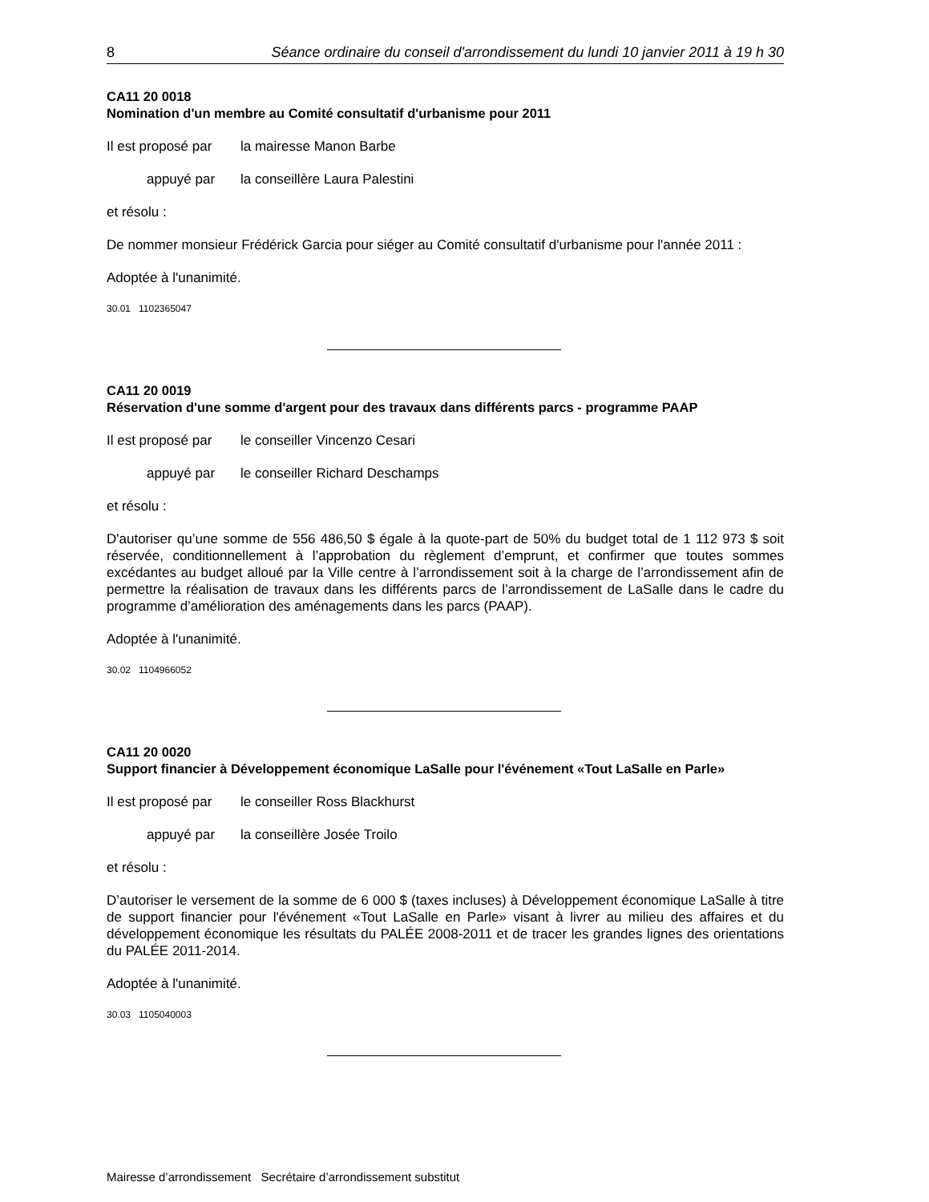8 Séance ordinaire du conseil d'arrondissement du lundi 10 janvier 2011 à 19 h 30
CA11 20 0018
Nomination d'un membre au Comité consultatif d'urbanisme pour 2011
Il est proposé par la mairesse Manon Barbe
appuyé par la conseillère Laura Palestini
et résolu :
De nommer monsieur Frédérick Garcia pour siéger au Comité consultatif d'urbanisme pour l'année 2011 :
Adoptée à l'unanimité.
30.01 1102365047
CA11 20 0019
Réservation d'une somme d'argent pour des travaux dans différents parcs - programme PAAP
Il est proposé par le conseiller Vincenzo Cesari
appuyé par le conseiller Richard Deschamps
et résolu :
D'autoriser qu’une somme de 556 486,50 $ égale à la quote-part de 50% du budget total de 1 112 973 $ soit réservée, conditionnellement à l’approbation du règlement d’emprunt, et confirmer que toutes sommes excédantes au budget alloué par la Ville centre à l’arrondissement soit à la charge de l’arrondissement afin de permettre la réalisation de travaux dans les différents parcs de l’arrondissement de LaSalle dans le cadre du programme d’amélioration des aménagements dans les parcs (PAAP).
Adoptée à l'unanimité.
30.02 1104966052
CA11 20 0020
Support financier à Développement économique LaSalle pour l'événement «Tout LaSalle en Parle»
Il est proposé par le conseiller Ross Blackhurst
appuyé par la conseillère Josée Troilo
et résolu :
D’autoriser le versement de la somme de 6 000 $ (taxes incluses) à Développement économique LaSalle à titre de support financier pour l'événement «Tout LaSalle en Parle» visant à livrer au milieu des affaires et du développement économique les résultats du PALÉE 2008-2011 et de tracer les grandes lignes des orientations du PALÉE 2011-2014.
Adoptée à l'unanimité.
30.03 1105040003
Mairesse d’arrondissement Secrétaire d’arrondissement substitut